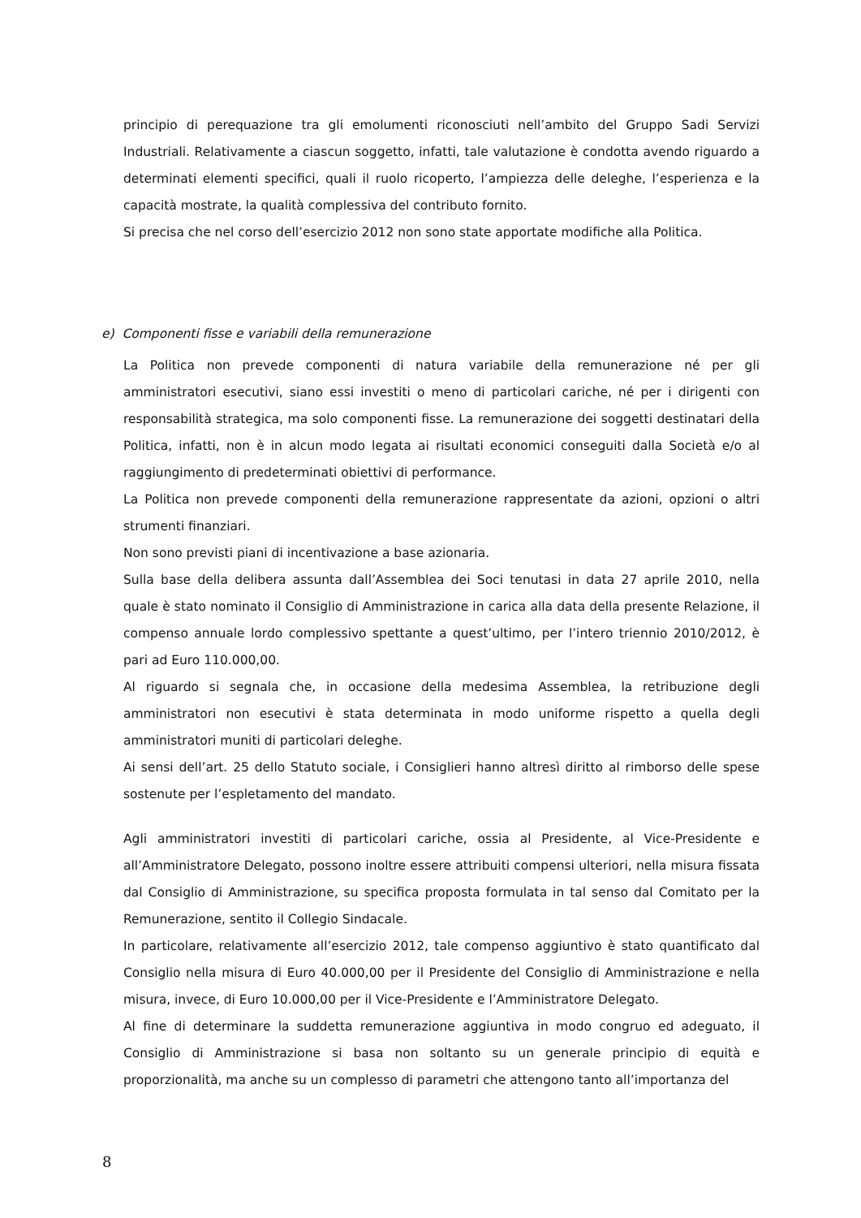principio di perequazione tra gli emolumenti riconosciuti nell’ambito del Gruppo Sadi Servizi Industriali. Relativamente a ciascun soggetto, infatti, tale valutazione è condotta avendo riguardo a determinati elementi specifici, quali il ruolo ricoperto, l’ampiezza delle deleghe, l’esperienza e la capacità mostrate, la qualità complessiva del contributo fornito.
Si precisa che nel corso dell’esercizio 2012 non sono state apportate modifiche alla Politica.
e) Componenti fisse e variabili della remunerazione
La Politica non prevede componenti di natura variabile della remunerazione né per gli amministratori esecutivi, siano essi investiti o meno di particolari cariche, né per i dirigenti con responsabilità strategica, ma solo componenti fisse. La remunerazione dei soggetti destinatari della Politica, infatti, non è in alcun modo legata ai risultati economici conseguiti dalla Società e/o al raggiungimento di predeterminati obiettivi di performance.
La Politica non prevede componenti della remunerazione rappresentate da azioni, opzioni o altri strumenti finanziari.
Non sono previsti piani di incentivazione a base azionaria.
Sulla base della delibera assunta dall’Assemblea dei Soci tenutasi in data 27 aprile 2010, nella quale è stato nominato il Consiglio di Amministrazione in carica alla data della presente Relazione, il compenso annuale lordo complessivo spettante a quest’ultimo, per l’intero triennio 2010/2012, è pari ad Euro 110.000,00.
Al riguardo si segnala che, in occasione della medesima Assemblea, la retribuzione degli amministratori non esecutivi è stata determinata in modo uniforme rispetto a quella degli amministratori muniti di particolari deleghe.
Ai sensi dell’art. 25 dello Statuto sociale, i Consiglieri hanno altresì diritto al rimborso delle spese sostenute per l’espletamento del mandato.
Agli amministratori investiti di particolari cariche, ossia al Presidente, al Vice-Presidente e all’Amministratore Delegato, possono inoltre essere attribuiti compensi ulteriori, nella misura fissata dal Consiglio di Amministrazione, su specifica proposta formulata in tal senso dal Comitato per la Remunerazione, sentito il Collegio Sindacale.
In particolare, relativamente all’esercizio 2012, tale compenso aggiuntivo è stato quantificato dal Consiglio nella misura di Euro 40.000,00 per il Presidente del Consiglio di Amministrazione e nella misura, invece, di Euro 10.000,00 per il Vice-Presidente e l’Amministratore Delegato.
Al fine di determinare la suddetta remunerazione aggiuntiva in modo congruo ed adeguato, il Consiglio di Amministrazione si basa non soltanto su un generale principio di equità e proporzionalità, ma anche su un complesso di parametri che attengono tanto all’importanza del
8